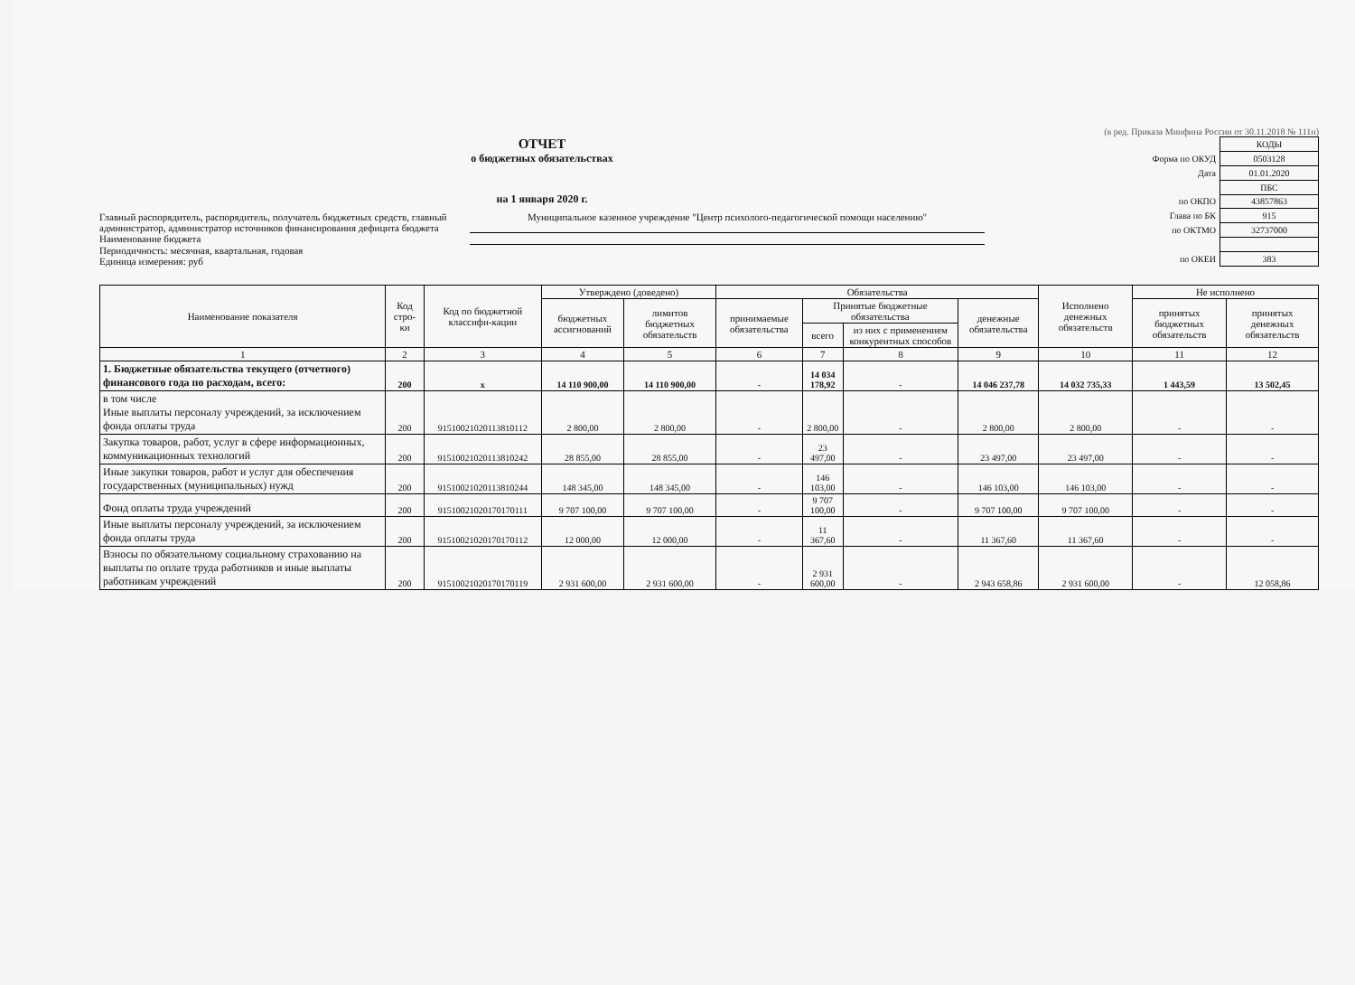(в ред. Приказа Минфина России от 30.11.2018 № 111н)
ОТЧЕТ
о бюджетных обязательствах
на 1 января 2020 г.
Главный распорядитель, распорядитель, получатель бюджетных средств, главный администратор, администратор источников финансирования дефицита бюджета
Муниципальное казенное учреждение "Центр психолого-педагогической помощи населению"
Наименование бюджета
Периодичность: месячная, квартальная, годовая
Единица измерения: руб
| | КОДЫ |
| Форма по ОКУД | 0503128 |
| Дата | 01.01.2020 |
| | ПБС |
| по ОКПО | 43857863 |
| Глава по БК | 915 |
| по ОКТМО | 32737000 |
| по ОКЕИ | 383 |
| Наименование показателя | Код стро-ки | Код по бюджетной классифи-кации | Утверждено (доведено) | | Обязательства | | | | Исполнено денежных обязательств | Не исполнено | |
| --- | --- | --- | --- | --- | --- | --- | --- | --- | --- | --- | --- |
| | | | бюджетных ассигнований | лимитов бюджетных обязательств | принимаемые обязательства | Принятые бюджетные обязательства | | денежные обязательства | | принятых бюджетных обязательств | принятых денежных обязательств |
| | | | | | | всего | из них с применением конкурентных способов | | | | |
| 1 | 2 | 3 | 4 | 5 | 6 | 7 | 8 | 9 | 10 | 11 | 12 |
| 1. Бюджетные обязательства текущего (отчетного) финансового года по расходам, всего: | 200 | x | 14 110 900,00 | 14 110 900,00 | - | 14 034 178,92 | - | 14 046 237,78 | 14 032 735,33 | 1 443,59 | 13 502,45 |
| в том числе Иные выплаты персоналу учреждений, за исключением фонда оплаты труда | 200 | 91510021020113810112 | 2 800,00 | 2 800,00 | - | 2 800,00 | - | 2 800,00 | 2 800,00 | - | - |
| Закупка товаров, работ, услуг в сфере информационных, коммуникационных технологий | 200 | 91510021020113810242 | 28 855,00 | 28 855,00 | - | 23 497,00 | - | 23 497,00 | 23 497,00 | - | - |
| Иные закупки товаров, работ и услуг для обеспечения государственных (муниципальных) нужд | 200 | 91510021020113810244 | 148 345,00 | 148 345,00 | - | 146 103,00 | - | 146 103,00 | 146 103,00 | - | - |
| Фонд оплаты труда учреждений | 200 | 91510021020170170111 | 9 707 100,00 | 9 707 100,00 | - | 9 707 100,00 | - | 9 707 100,00 | 9 707 100,00 | - | - |
| Иные выплаты персоналу учреждений, за исключением фонда оплаты труда | 200 | 91510021020170170112 | 12 000,00 | 12 000,00 | - | 11 367,60 | - | 11 367,60 | 11 367,60 | - | - |
| Взносы по обязательному социальному страхованию на выплаты по оплате труда работников и иные выплаты работникам учреждений | 200 | 91510021020170170119 | 2 931 600,00 | 2 931 600,00 | - | 2 931 600,00 | - | 2 943 658,86 | 2 931 600,00 | - | 12 058,86 |